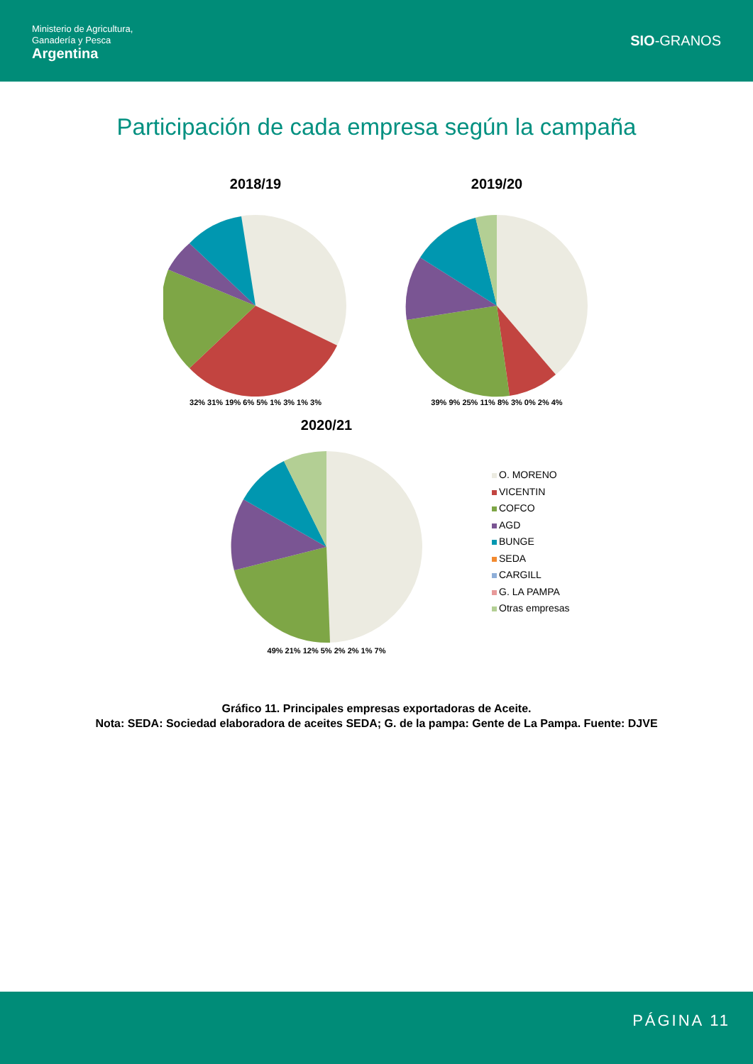Ministerio de Agricultura,
Ganadería y Pesca
Argentina
SIO-GRANOS
Participación de cada empresa según la campaña
2018/19
32% 31% 19% 6% 5% 1% 3% 1% 3%
2019/20
39% 9% 25% 11% 8% 3% 0% 2% 4%
2020/21
49% 21% 12% 5% 2% 2% 1% 7%
O. MORENO
VICENTIN
COFCO
AGD
BUNGE
SEDA
CARGILL
G. LA PAMPA
Otras empresas
Gráfico 11. Principales empresas exportadoras de Aceite.
Nota: SEDA: Sociedad elaboradora de aceites SEDA; G. de la pampa: Gente de La Pampa. Fuente: DJVE
PÁGINA 11